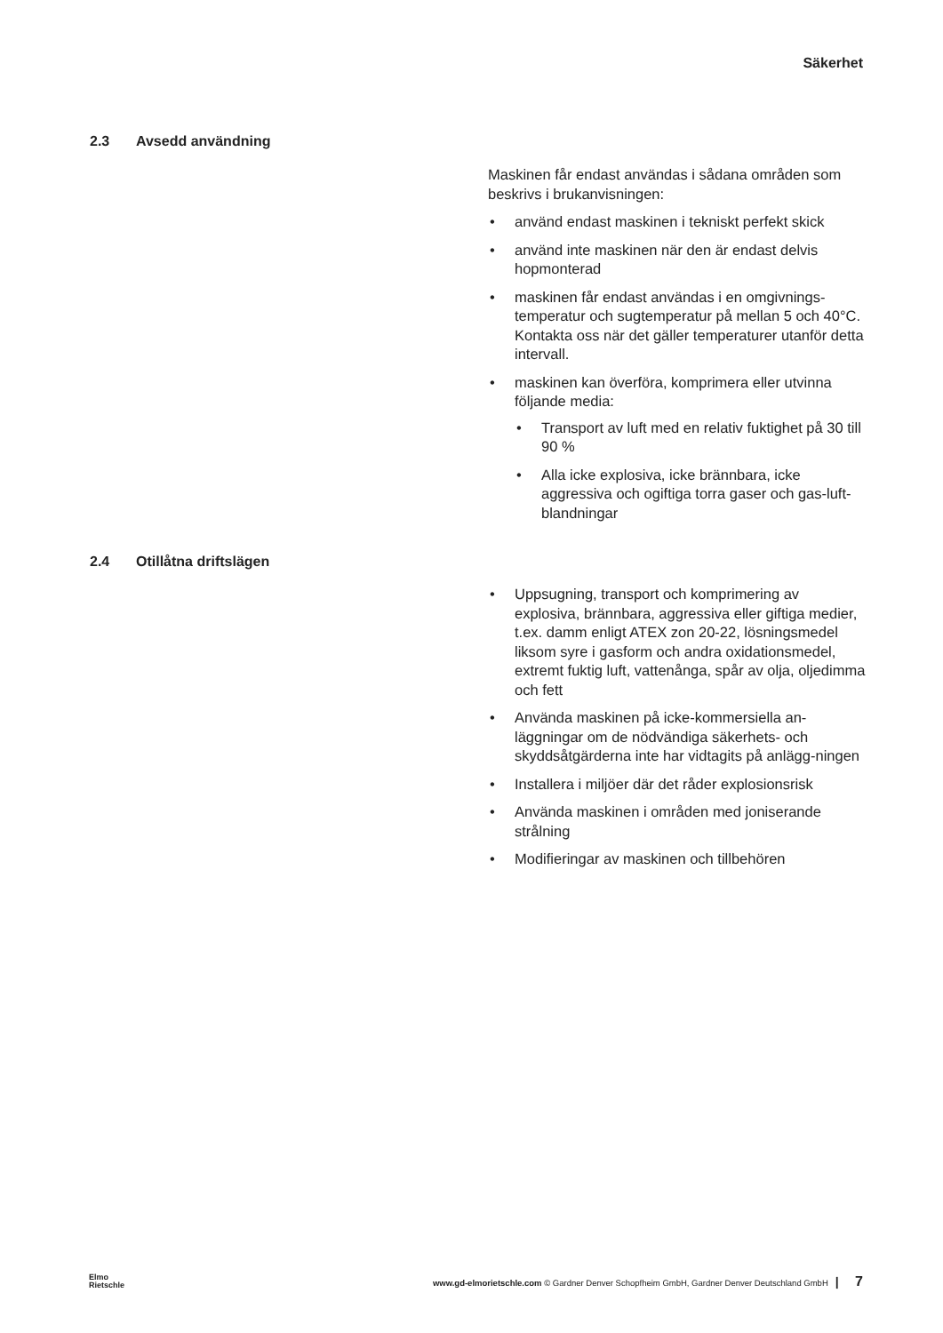Säkerhet
2.3 Avsedd användning
Maskinen får endast användas i sådana områden som beskrivs i brukanvisningen:
• använd endast maskinen i tekniskt perfekt skick
• använd inte maskinen när den är endast delvis hopmonterad
• maskinen får endast användas i en omgivnings-temperatur och sugtemperatur på mellan 5 och 40°C.
Kontakta oss när det gäller temperaturer utanför detta intervall.
• maskinen kan överföra, komprimera eller utvinna följande media:
• Transport av luft med en relativ fuktighet på 30 till 90 %
• Alla icke explosiva, icke brännbara, icke aggressiva och ogiftiga torra gaser och gas-luft-blandningar
2.4 Otillåtna driftslägen
• Uppsugning, transport och komprimering av explosiva, brännbara, aggressiva eller giftiga medier, t.ex. damm enligt ATEX zon 20-22, lösningsmedel liksom syre i gasform och andra oxidationsmedel, extremt fuktig luft, vattenånga, spår av olja, oljedimma och fett
• Använda maskinen på icke-kommersiella an-läggningar om de nödvändiga säkerhets- och skyddsåtgärderna inte har vidtagits på anlägg-ningen
• Installera i miljöer där det råder explosionsrisk
• Använda maskinen i områden med joniserande strålning
• Modifieringar av maskinen och tillbehören
Elmo
Rietschle
www.gd-elmorietschle.com © Gardner Denver Schopfheim GmbH, Gardner Denver Deutschland GmbH | 7